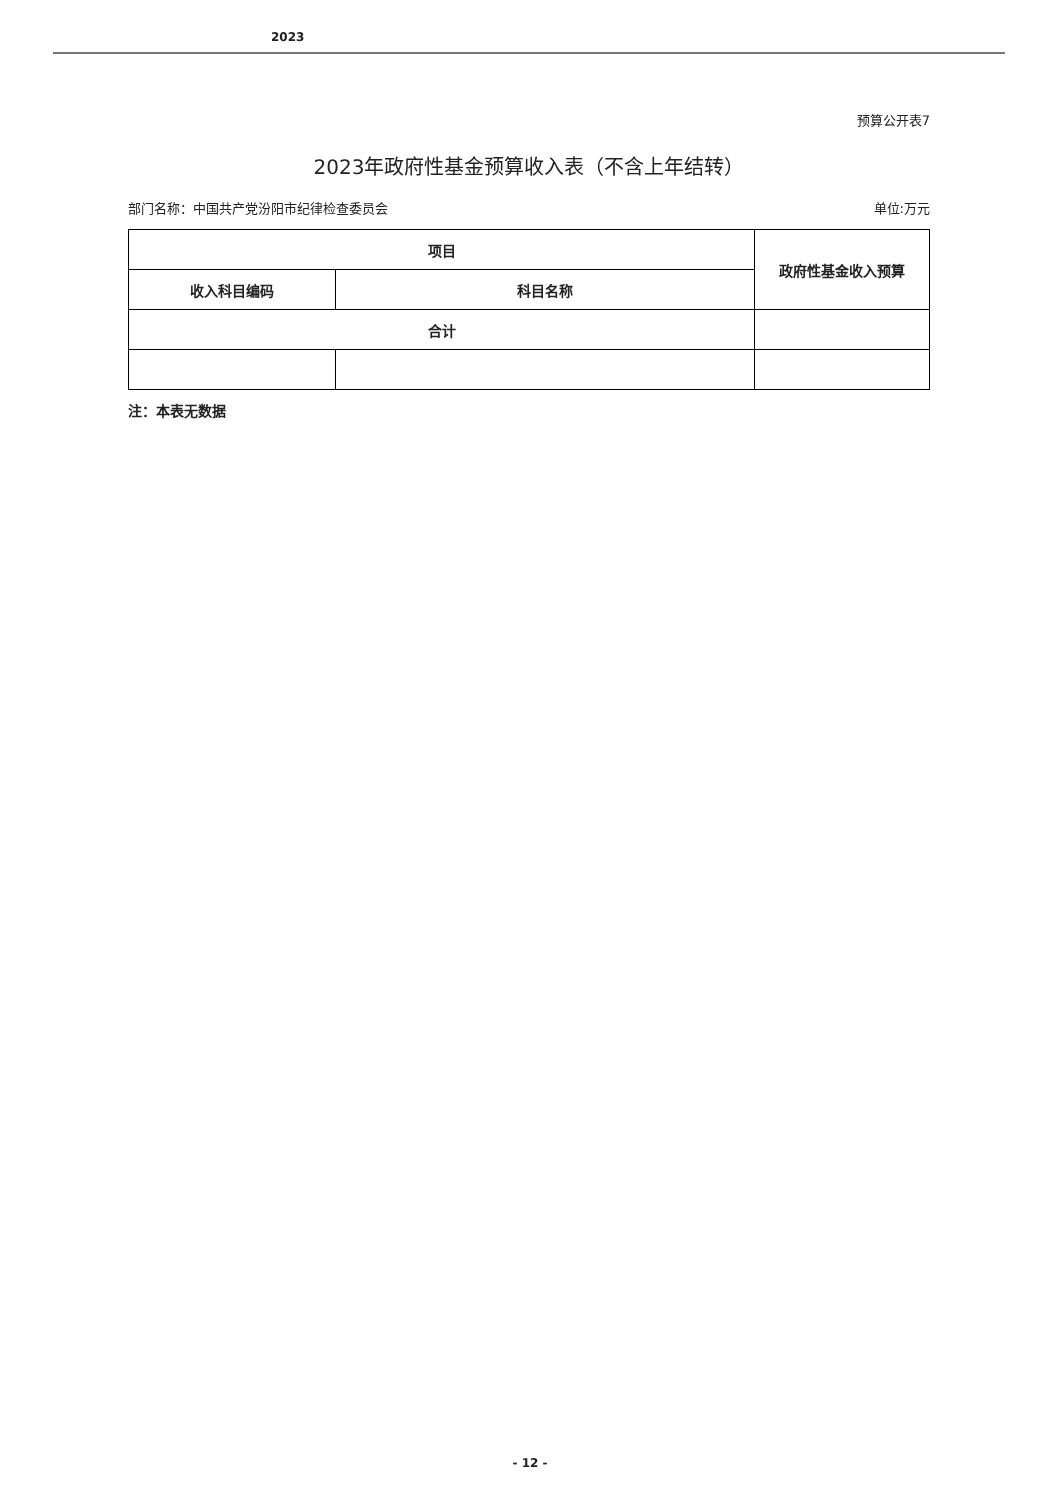2023
预算公开表7
2023年政府性基金预算收入表（不含上年结转）
部门名称：中国共产党汾阳市纪律检查委员会 单位:万元
| 项目 | | 政府性基金收入预算 |
| --- | --- | --- |
| 收入科目编码 | 科目名称 | |
| 合计 | | |
注：本表无数据
- 12 -